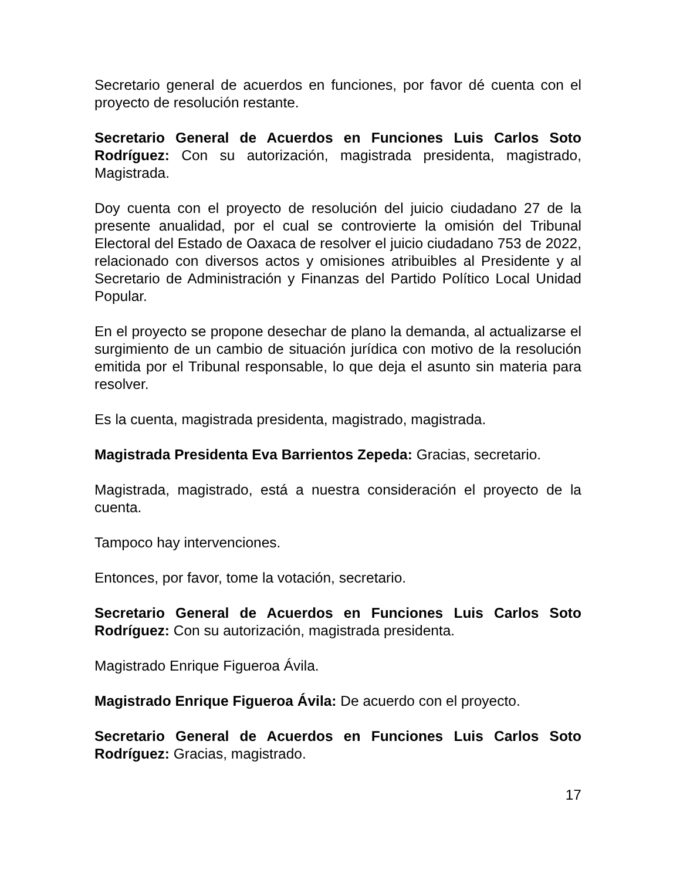Secretario general de acuerdos en funciones, por favor dé cuenta con el proyecto de resolución restante.
Secretario General de Acuerdos en Funciones Luis Carlos Soto Rodríguez: Con su autorización, magistrada presidenta, magistrado, Magistrada.
Doy cuenta con el proyecto de resolución del juicio ciudadano 27 de la presente anualidad, por el cual se controvierte la omisión del Tribunal Electoral del Estado de Oaxaca de resolver el juicio ciudadano 753 de 2022, relacionado con diversos actos y omisiones atribuibles al Presidente y al Secretario de Administración y Finanzas del Partido Político Local Unidad Popular.
En el proyecto se propone desechar de plano la demanda, al actualizarse el surgimiento de un cambio de situación jurídica con motivo de la resolución emitida por el Tribunal responsable, lo que deja el asunto sin materia para resolver.
Es la cuenta, magistrada presidenta, magistrado, magistrada.
Magistrada Presidenta Eva Barrientos Zepeda: Gracias, secretario.
Magistrada, magistrado, está a nuestra consideración el proyecto de la cuenta.
Tampoco hay intervenciones.
Entonces, por favor, tome la votación, secretario.
Secretario General de Acuerdos en Funciones Luis Carlos Soto Rodríguez: Con su autorización, magistrada presidenta.
Magistrado Enrique Figueroa Ávila.
Magistrado Enrique Figueroa Ávila: De acuerdo con el proyecto.
Secretario General de Acuerdos en Funciones Luis Carlos Soto Rodríguez: Gracias, magistrado.
17